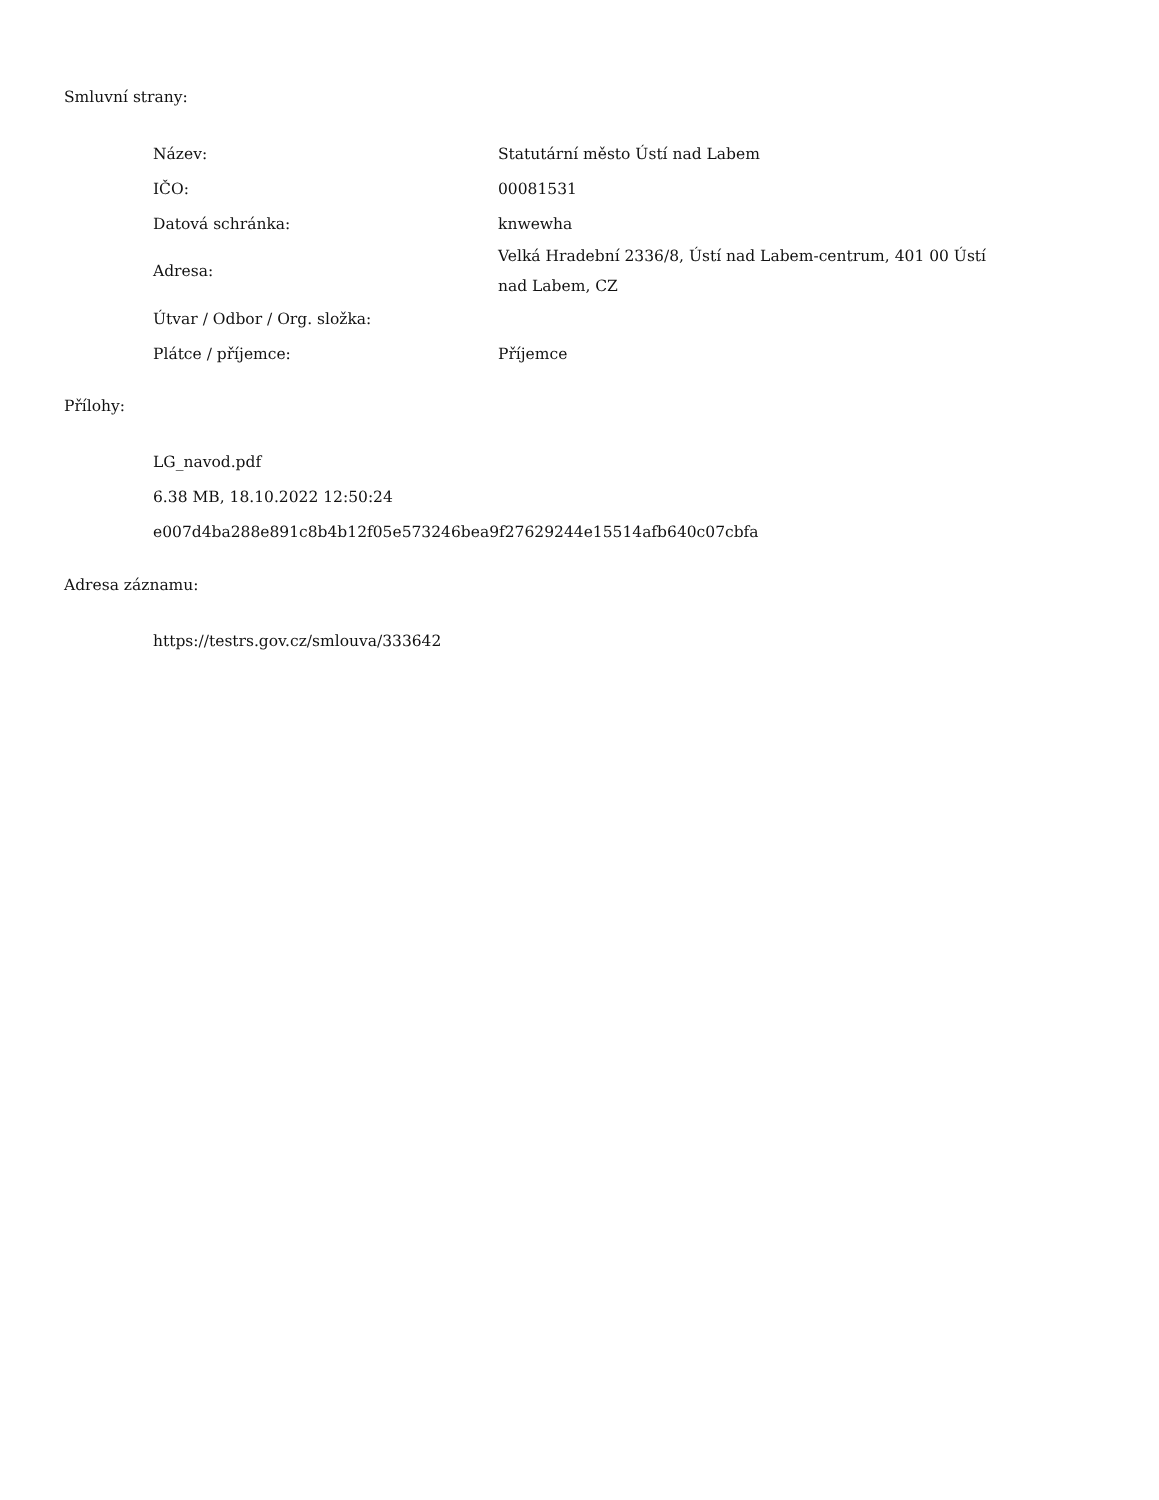Smluvní strany:
| Název: | Statutární město Ústí nad Labem |
| IČO: | 00081531 |
| Datová schránka: | knwewha |
| Adresa: | Velká Hradební 2336/8, Ústí nad Labem-centrum, 401 00 Ústí nad Labem, CZ |
| Útvar / Odbor / Org. složka: | |
| Plátce / příjemce: | Příjemce |
Přílohy:
LG_navod.pdf
6.38 MB, 18.10.2022 12:50:24
e007d4ba288e891c8b4b12f05e573246bea9f27629244e15514afb640c07cbfa
Adresa záznamu:
https://testrs.gov.cz/smlouva/333642